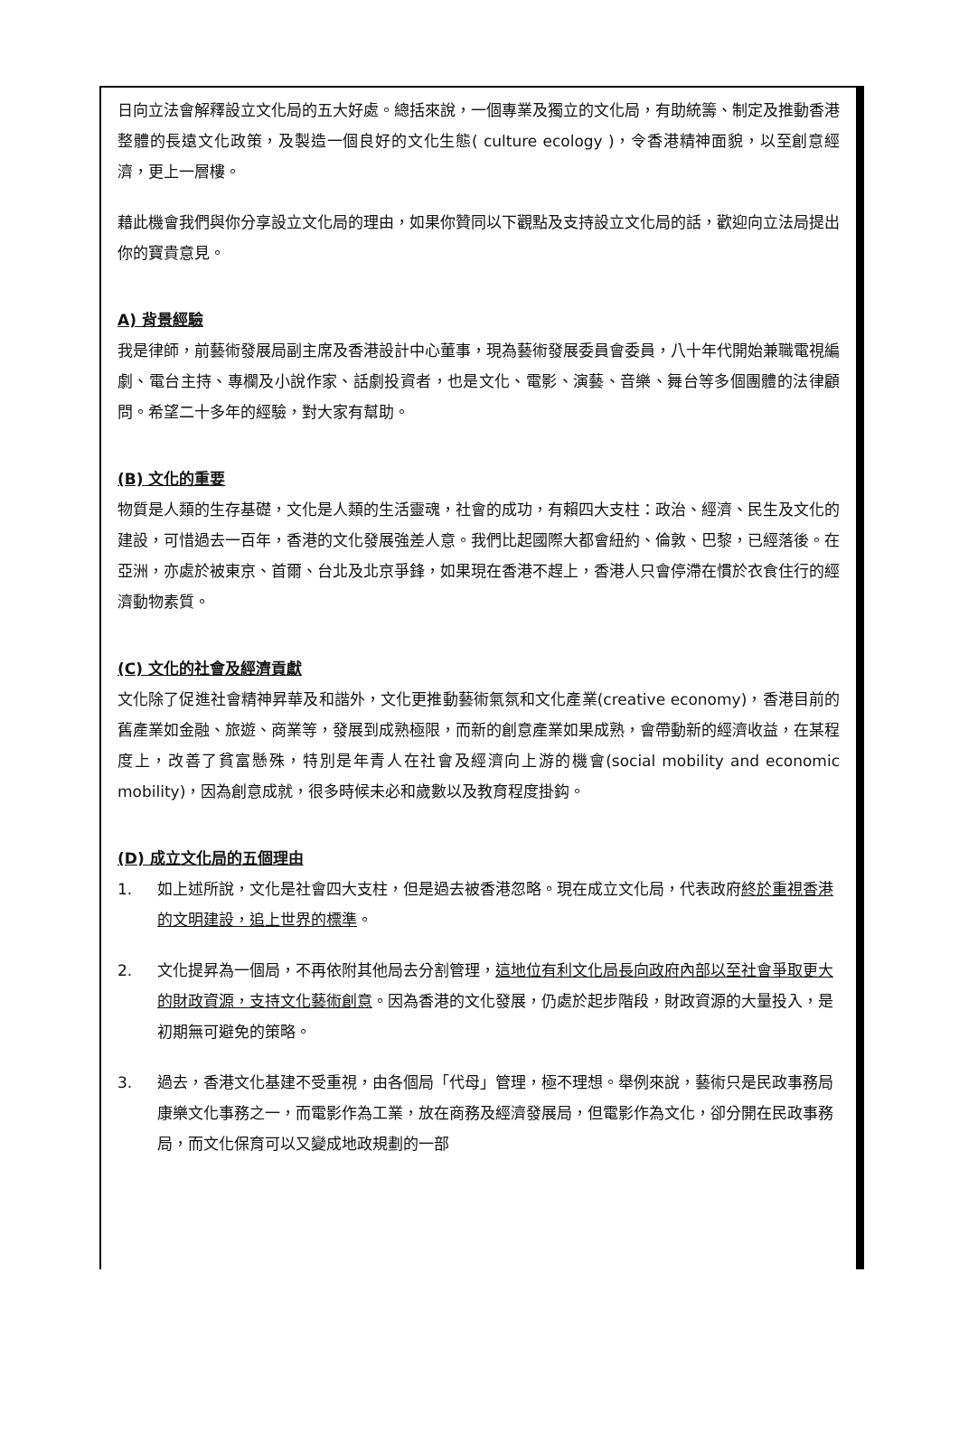日向立法會解釋設立文化局的五大好處。總括來說，一個專業及獨立的文化局，有助統籌、制定及推動香港整體的長遠文化政策，及製造一個良好的文化生態( culture ecology )，令香港精神面貌，以至創意經濟，更上一層樓。
藉此機會我們與你分享設立文化局的理由，如果你贊同以下觀點及支持設立文化局的話，歡迎向立法局提出你的寶貴意見。
A) 背景經驗
我是律師，前藝術發展局副主席及香港設計中心董事，現為藝術發展委員會委員，八十年代開始兼職電視編劇、電台主持、專欄及小說作家、話劇投資者，也是文化、電影、演藝、音樂、舞台等多個團體的法律顧問。希望二十多年的經驗，對大家有幫助。
(B) 文化的重要
物質是人類的生存基礎，文化是人類的生活靈魂，社會的成功，有賴四大支柱：政治、經濟、民生及文化的建設，可惜過去一百年，香港的文化發展強差人意。我們比起國際大都會紐約、倫敦、巴黎，已經落後。在亞洲，亦處於被東京、首爾、台北及北京爭鋒，如果現在香港不趕上，香港人只會停滯在慣於衣食住行的經濟動物素質。
(C) 文化的社會及經濟貢獻
文化除了促進社會精神昇華及和諧外，文化更推動藝術氣氛和文化產業(creative economy)，香港目前的舊產業如金融、旅遊、商業等，發展到成熟極限，而新的創意產業如果成熟，會帶動新的經濟收益，在某程度上，改善了貧富懸殊，特別是年青人在社會及經濟向上游的機會(social mobility and economic mobility)，因為創意成就，很多時候未必和歲數以及教育程度掛鈎。
(D) 成立文化局的五個理由
1. 如上述所說，文化是社會四大支柱，但是過去被香港忽略。現在成立文化局，代表政府終於重視香港的文明建設，追上世界的標準。
2. 文化提昇為一個局，不再依附其他局去分割管理，這地位有利文化局長向政府內部以至社會爭取更大的財政資源，支持文化藝術創意。因為香港的文化發展，仍處於起步階段，財政資源的大量投入，是初期無可避免的策略。
3. 過去，香港文化基建不受重視，由各個局「代母」管理，極不理想。舉例來說，藝術只是民政事務局康樂文化事務之一，而電影作為工業，放在商務及經濟發展局，但電影作為文化，卻分開在民政事務局，而文化保育可以又變成地政規劃的一部